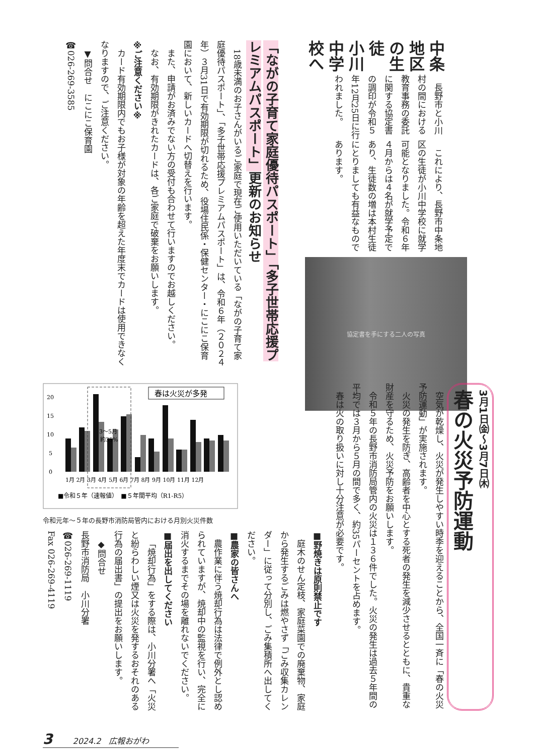中条地区の生徒　小川中学校へ
長野市と小川村の間における教育事務の委託に関する協定書の調印が令和５年12月25日に行われました。
これにより、長野市中条地区の生徒が小川中学校に就学可能となりました。令和６年４月からは４名が就学予定であり、生徒数の増は本村生徒にとりましても有益なものであります。
協定書を手にする二人の写真
「ながの子育て家庭優待パスポート」「多子世帯応援プレミアムパスポート」更新のお知らせ
18歳未満のお子さんがいるご家庭で現在ご使用いただいている「ながの子育て家庭優待パスポート」、「多子世帯応援プレミアムパスポート」は、令和６年（２０２４年）３月31日で有効期限が切れるため、役場住民係・保健センター・にこにこ保育園において、新しいカードへ切替えを行います。
また、申請がお済みでない方の受付も合わせて行いますのでお越しください。
なお、有効期限がきれたカードは、各ご家庭で破棄をお願いします。
※ご注意ください※
カード有効期限内でもお子様が対象の年齢を超えた年度末でカードは使用できなくなりますので、ご注意ください。
▼問合せ　にこにこ保育園
☎026-269-3585
3月1日㈮～3月7日㈭
春の火災予防運動
空気が乾燥し、火災が発生しやすい時季を迎えることから、全国一斉に「春の火災予防運動」が実施されます。
火災の発生を防ぎ、高齢者を中心とする死者の発生を減少させるとともに、貴重な財産を守るため、火災予防をお願いします。
令和５年の長野市消防局管内の火災は１３６件でした。火災の発生は過去５年間の平均では３月から５月の間で多く、約35パーセントを占めます。
春は火の取り扱いに対し十分注意が必要です。
20
15
10
5
0
春は火災が多発
3～5月
約35%
1月 2月 3月 4月 5月 6月 7月 8月 9月 10月 11月 12月
■令和５年（速報値）　■５年間平均（R1-R5）
令和元年～５年の長野市消防局管内における月別火災件数
■野焼きは原則禁止です
庭木のせん定枝、家庭菜園での廃棄物、家庭から発生するごみは燃やさず「ごみ収集カレンダー」に従って分別し、ごみ集積所へ出してください。
■農家の皆さんへ
農作業に伴う焼却行為は法律で例外とし認められていますが、焼却中の監視を行い、完全に消火するまでその場を離れないでください。
■届出を出してください
「焼却行為」をする際は、小川分署へ「火災と紛らわしい煙又は火災を発するおそれのある行為の届出書」の提出をお願いします。
◆問合せ
長野市消防局　小川分署
☎026-269-1119
Fax 026-269-4119
3 2024.2　広報おがわ